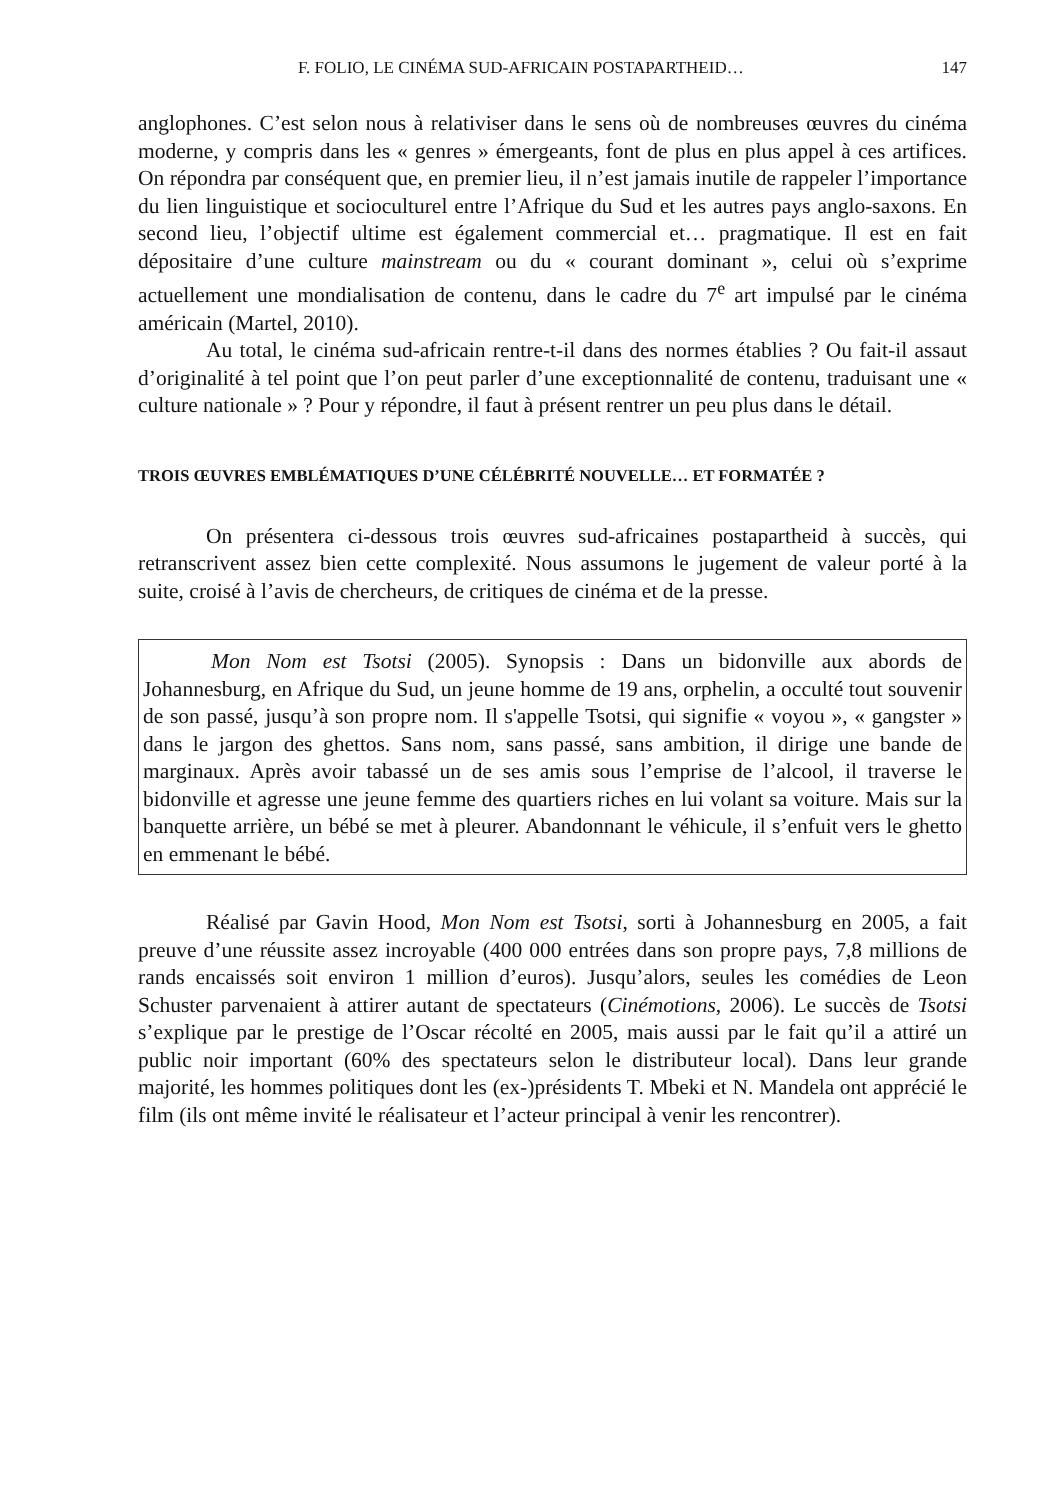F. FOLIO, LE CINÉMA SUD-AFRICAIN POSTAPARTHEID… 147
anglophones. C’est selon nous à relativiser dans le sens où de nombreuses œuvres du cinéma moderne, y compris dans les « genres » émergeants, font de plus en plus appel à ces artifices. On répondra par conséquent que, en premier lieu, il n’est jamais inutile de rappeler l’importance du lien linguistique et socioculturel entre l’Afrique du Sud et les autres pays anglo-saxons. En second lieu, l’objectif ultime est également commercial et… pragmatique. Il est en fait dépositaire d’une culture mainstream ou du « courant dominant », celui où s’exprime actuellement une mondialisation de contenu, dans le cadre du 7<sup>e</sup> art impulsé par le cinéma américain (Martel, 2010).
Au total, le cinéma sud-africain rentre-t-il dans des normes établies ? Ou fait-il assaut d’originalité à tel point que l’on peut parler d’une exceptionnalité de contenu, traduisant une « culture nationale » ? Pour y répondre, il faut à présent rentrer un peu plus dans le détail.
TROIS ŒUVRES EMBLÉMATIQUES D’UNE CÉLÉBRITÉ NOUVELLE… ET FORMATÉE ?
On présentera ci-dessous trois œuvres sud-africaines postapartheid à succès, qui retranscrivent assez bien cette complexité. Nous assumons le jugement de valeur porté à la suite, croisé à l’avis de chercheurs, de critiques de cinéma et de la presse.
Mon Nom est Tsotsi (2005). Synopsis : Dans un bidonville aux abords de Johannesburg, en Afrique du Sud, un jeune homme de 19 ans, orphelin, a occulté tout souvenir de son passé, jusqu’à son propre nom. Il s'appelle Tsotsi, qui signifie « voyou », « gangster » dans le jargon des ghettos. Sans nom, sans passé, sans ambition, il dirige une bande de marginaux. Après avoir tabassé un de ses amis sous l’emprise de l’alcool, il traverse le bidonville et agresse une jeune femme des quartiers riches en lui volant sa voiture. Mais sur la banquette arrière, un bébé se met à pleurer. Abandonnant le véhicule, il s’enfuit vers le ghetto en emmenant le bébé.
Réalisé par Gavin Hood, Mon Nom est Tsotsi, sorti à Johannesburg en 2005, a fait preuve d’une réussite assez incroyable (400 000 entrées dans son propre pays, 7,8 millions de rands encaissés soit environ 1 million d’euros). Jusqu’alors, seules les comédies de Leon Schuster parvenaient à attirer autant de spectateurs (Cinémotions, 2006). Le succès de Tsotsi s’explique par le prestige de l’Oscar récolté en 2005, mais aussi par le fait qu’il a attiré un public noir important (60% des spectateurs selon le distributeur local). Dans leur grande majorité, les hommes politiques dont les (ex-)présidents T. Mbeki et N. Mandela ont apprécié le film (ils ont même invité le réalisateur et l’acteur principal à venir les rencontrer).